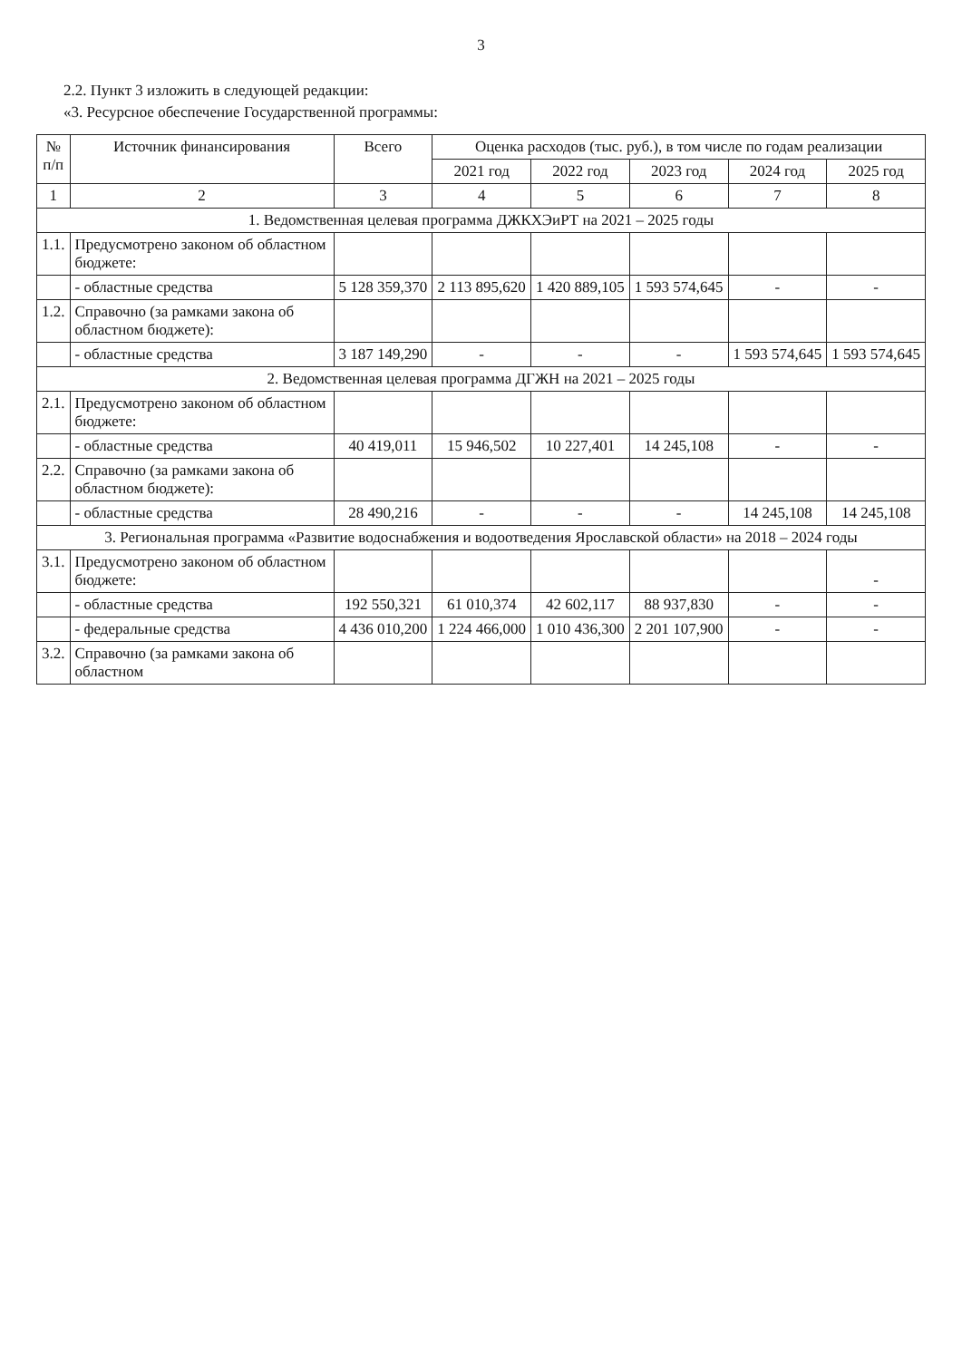3
2.2. Пункт 3 изложить в следующей редакции:
«3. Ресурсное обеспечение Государственной программы:
| № п/п | Источник финансирования | Всего | Оценка расходов (тыс. руб.), в том числе по годам реализации | | | | |
| --- | --- | --- | --- | --- | --- | --- | --- |
| | | | 2021 год | 2022 год | 2023 год | 2024 год | 2025 год |
| 1 | 2 | 3 | 4 | 5 | 6 | 7 | 8 |
| 1. Ведомственная целевая программа ДЖКХЭиРТ на 2021 – 2025 годы | | | | | | | |
| 1.1. | Предусмотрено законом об областном бюджете: | | | | | | |
| | - областные средства | 5 128 359,370 | 2 113 895,620 | 1 420 889,105 | 1 593 574,645 | - | - |
| 1.2. | Справочно (за рамками закона об областном бюджете): | | | | | | |
| | - областные средства | 3 187 149,290 | - | - | - | 1 593 574,645 | 1 593 574,645 |
| 2. Ведомственная целевая программа ДГЖН на 2021 – 2025 годы | | | | | | | |
| 2.1. | Предусмотрено законом об областном бюджете: | | | | | | |
| | - областные средства | 40 419,011 | 15 946,502 | 10 227,401 | 14 245,108 | - | - |
| 2.2. | Справочно (за рамками закона об областном бюджете): | | | | | | |
| | - областные средства | 28 490,216 | - | - | - | 14 245,108 | 14 245,108 |
| 3. Региональная программа «Развитие водоснабжения и водоотведения Ярославской области» на 2018 – 2024 годы | | | | | | | |
| 3.1. | Предусмотрено законом об областном бюджете: | | | | | | - |
| | - областные средства | 192 550,321 | 61 010,374 | 42 602,117 | 88 937,830 | - | - |
| | - федеральные средства | 4 436 010,200 | 1 224 466,000 | 1 010 436,300 | 2 201 107,900 | - | - |
| 3.2. | Справочно (за рамками закона об областном | | | | | | |